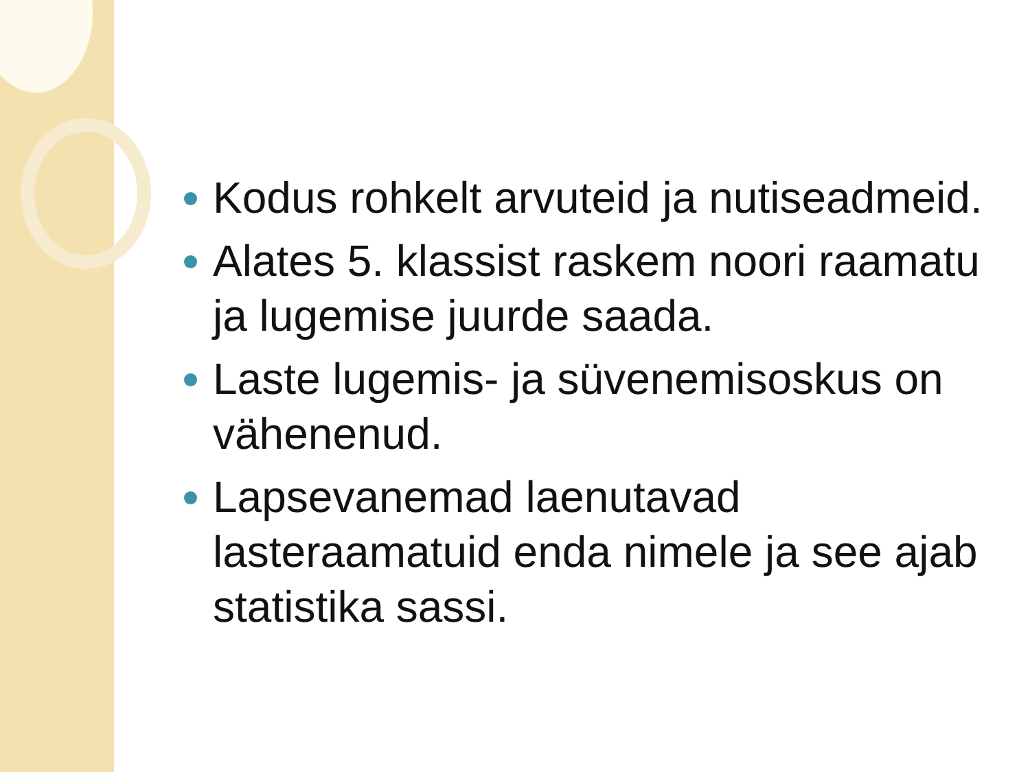Kodus rohkelt arvuteid ja nutiseadmeid.
Alates 5. klassist raskem noori raamatu ja lugemise juurde saada.
Laste lugemis- ja süvenemisoskus on vähenenud.
Lapsevanemad laenutavad lasteraamatuid enda nimele ja see ajab statistika sassi.